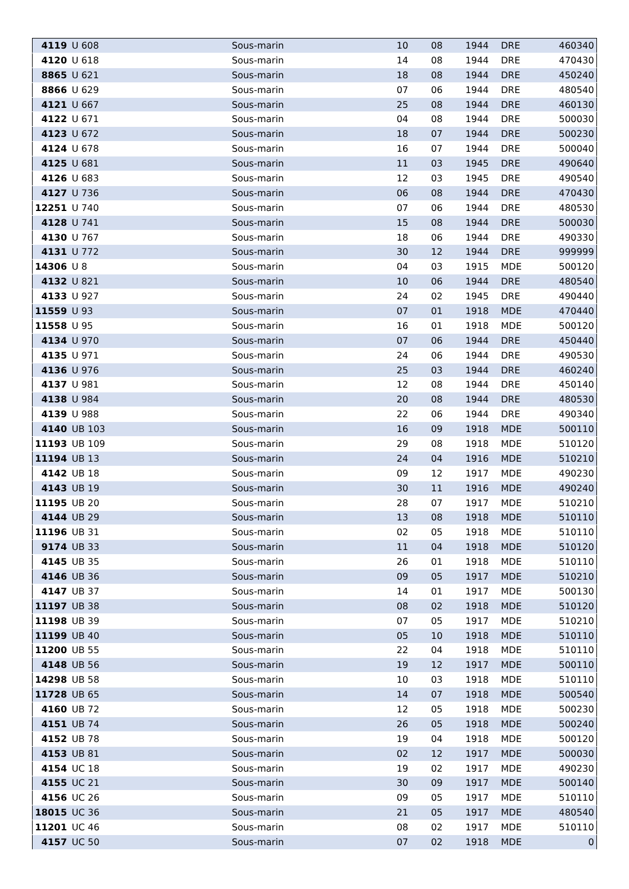| 4119 | U 608 | Sous-marin | 10 | 08 | 1944 | DRE | 460340 |
| 4120 | U 618 | Sous-marin | 14 | 08 | 1944 | DRE | 470430 |
| 8865 | U 621 | Sous-marin | 18 | 08 | 1944 | DRE | 450240 |
| 8866 | U 629 | Sous-marin | 07 | 06 | 1944 | DRE | 480540 |
| 4121 | U 667 | Sous-marin | 25 | 08 | 1944 | DRE | 460130 |
| 4122 | U 671 | Sous-marin | 04 | 08 | 1944 | DRE | 500030 |
| 4123 | U 672 | Sous-marin | 18 | 07 | 1944 | DRE | 500230 |
| 4124 | U 678 | Sous-marin | 16 | 07 | 1944 | DRE | 500040 |
| 4125 | U 681 | Sous-marin | 11 | 03 | 1945 | DRE | 490640 |
| 4126 | U 683 | Sous-marin | 12 | 03 | 1945 | DRE | 490540 |
| 4127 | U 736 | Sous-marin | 06 | 08 | 1944 | DRE | 470430 |
| 12251 | U 740 | Sous-marin | 07 | 06 | 1944 | DRE | 480530 |
| 4128 | U 741 | Sous-marin | 15 | 08 | 1944 | DRE | 500030 |
| 4130 | U 767 | Sous-marin | 18 | 06 | 1944 | DRE | 490330 |
| 4131 | U 772 | Sous-marin | 30 | 12 | 1944 | DRE | 999999 |
| 14306 | U 8 | Sous-marin | 04 | 03 | 1915 | MDE | 500120 |
| 4132 | U 821 | Sous-marin | 10 | 06 | 1944 | DRE | 480540 |
| 4133 | U 927 | Sous-marin | 24 | 02 | 1945 | DRE | 490440 |
| 11559 | U 93 | Sous-marin | 07 | 01 | 1918 | MDE | 470440 |
| 11558 | U 95 | Sous-marin | 16 | 01 | 1918 | MDE | 500120 |
| 4134 | U 970 | Sous-marin | 07 | 06 | 1944 | DRE | 450440 |
| 4135 | U 971 | Sous-marin | 24 | 06 | 1944 | DRE | 490530 |
| 4136 | U 976 | Sous-marin | 25 | 03 | 1944 | DRE | 460240 |
| 4137 | U 981 | Sous-marin | 12 | 08 | 1944 | DRE | 450140 |
| 4138 | U 984 | Sous-marin | 20 | 08 | 1944 | DRE | 480530 |
| 4139 | U 988 | Sous-marin | 22 | 06 | 1944 | DRE | 490340 |
| 4140 | UB 103 | Sous-marin | 16 | 09 | 1918 | MDE | 500110 |
| 11193 | UB 109 | Sous-marin | 29 | 08 | 1918 | MDE | 510120 |
| 11194 | UB 13 | Sous-marin | 24 | 04 | 1916 | MDE | 510210 |
| 4142 | UB 18 | Sous-marin | 09 | 12 | 1917 | MDE | 490230 |
| 4143 | UB 19 | Sous-marin | 30 | 11 | 1916 | MDE | 490240 |
| 11195 | UB 20 | Sous-marin | 28 | 07 | 1917 | MDE | 510210 |
| 4144 | UB 29 | Sous-marin | 13 | 08 | 1918 | MDE | 510110 |
| 11196 | UB 31 | Sous-marin | 02 | 05 | 1918 | MDE | 510110 |
| 9174 | UB 33 | Sous-marin | 11 | 04 | 1918 | MDE | 510120 |
| 4145 | UB 35 | Sous-marin | 26 | 01 | 1918 | MDE | 510110 |
| 4146 | UB 36 | Sous-marin | 09 | 05 | 1917 | MDE | 510210 |
| 4147 | UB 37 | Sous-marin | 14 | 01 | 1917 | MDE | 500130 |
| 11197 | UB 38 | Sous-marin | 08 | 02 | 1918 | MDE | 510120 |
| 11198 | UB 39 | Sous-marin | 07 | 05 | 1917 | MDE | 510210 |
| 11199 | UB 40 | Sous-marin | 05 | 10 | 1918 | MDE | 510110 |
| 11200 | UB 55 | Sous-marin | 22 | 04 | 1918 | MDE | 510110 |
| 4148 | UB 56 | Sous-marin | 19 | 12 | 1917 | MDE | 500110 |
| 14298 | UB 58 | Sous-marin | 10 | 03 | 1918 | MDE | 510110 |
| 11728 | UB 65 | Sous-marin | 14 | 07 | 1918 | MDE | 500540 |
| 4160 | UB 72 | Sous-marin | 12 | 05 | 1918 | MDE | 500230 |
| 4151 | UB 74 | Sous-marin | 26 | 05 | 1918 | MDE | 500240 |
| 4152 | UB 78 | Sous-marin | 19 | 04 | 1918 | MDE | 500120 |
| 4153 | UB 81 | Sous-marin | 02 | 12 | 1917 | MDE | 500030 |
| 4154 | UC 18 | Sous-marin | 19 | 02 | 1917 | MDE | 490230 |
| 4155 | UC 21 | Sous-marin | 30 | 09 | 1917 | MDE | 500140 |
| 4156 | UC 26 | Sous-marin | 09 | 05 | 1917 | MDE | 510110 |
| 18015 | UC 36 | Sous-marin | 21 | 05 | 1917 | MDE | 480540 |
| 11201 | UC 46 | Sous-marin | 08 | 02 | 1917 | MDE | 510110 |
| 4157 | UC 50 | Sous-marin | 07 | 02 | 1918 | MDE | 0 |